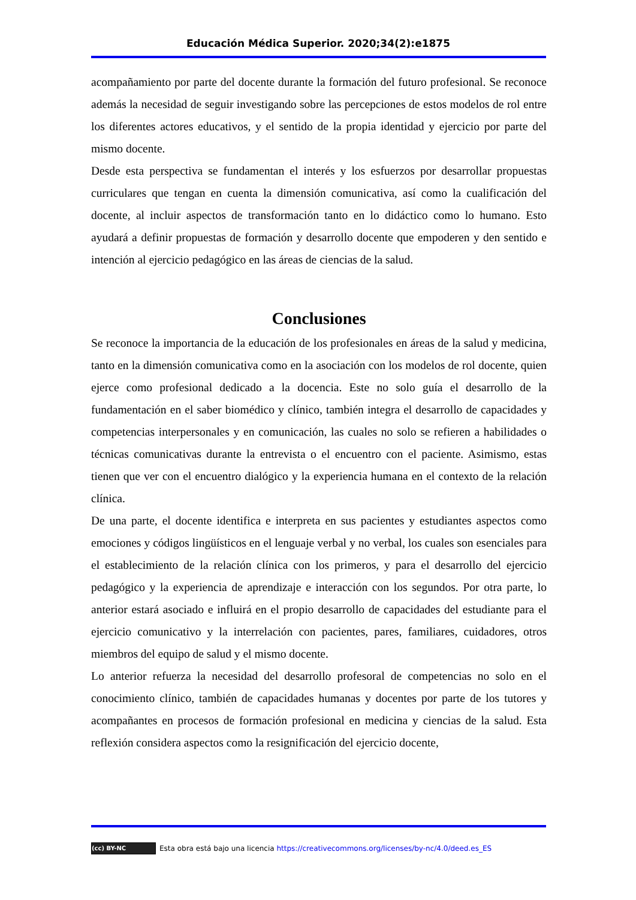Educación Médica Superior. 2020;34(2):e1875
acompañamiento por parte del docente durante la formación del futuro profesional. Se reconoce además la necesidad de seguir investigando sobre las percepciones de estos modelos de rol entre los diferentes actores educativos, y el sentido de la propia identidad y ejercicio por parte del mismo docente.
Desde esta perspectiva se fundamentan el interés y los esfuerzos por desarrollar propuestas curriculares que tengan en cuenta la dimensión comunicativa, así como la cualificación del docente, al incluir aspectos de transformación tanto en lo didáctico como lo humano. Esto ayudará a definir propuestas de formación y desarrollo docente que empoderen y den sentido e intención al ejercicio pedagógico en las áreas de ciencias de la salud.
Conclusiones
Se reconoce la importancia de la educación de los profesionales en áreas de la salud y medicina, tanto en la dimensión comunicativa como en la asociación con los modelos de rol docente, quien ejerce como profesional dedicado a la docencia. Este no solo guía el desarrollo de la fundamentación en el saber biomédico y clínico, también integra el desarrollo de capacidades y competencias interpersonales y en comunicación, las cuales no solo se refieren a habilidades o técnicas comunicativas durante la entrevista o el encuentro con el paciente. Asimismo, estas tienen que ver con el encuentro dialógico y la experiencia humana en el contexto de la relación clínica.
De una parte, el docente identifica e interpreta en sus pacientes y estudiantes aspectos como emociones y códigos lingüísticos en el lenguaje verbal y no verbal, los cuales son esenciales para el establecimiento de la relación clínica con los primeros, y para el desarrollo del ejercicio pedagógico y la experiencia de aprendizaje e interacción con los segundos. Por otra parte, lo anterior estará asociado e influirá en el propio desarrollo de capacidades del estudiante para el ejercicio comunicativo y la interrelación con pacientes, pares, familiares, cuidadores, otros miembros del equipo de salud y el mismo docente.
Lo anterior refuerza la necesidad del desarrollo profesoral de competencias no solo en el conocimiento clínico, también de capacidades humanas y docentes por parte de los tutores y acompañantes en procesos de formación profesional en medicina y ciencias de la salud. Esta reflexión considera aspectos como la resignificación del ejercicio docente,
(cc) BY-NC Esta obra está bajo una licencia https://creativecommons.org/licenses/by-nc/4.0/deed.es_ES